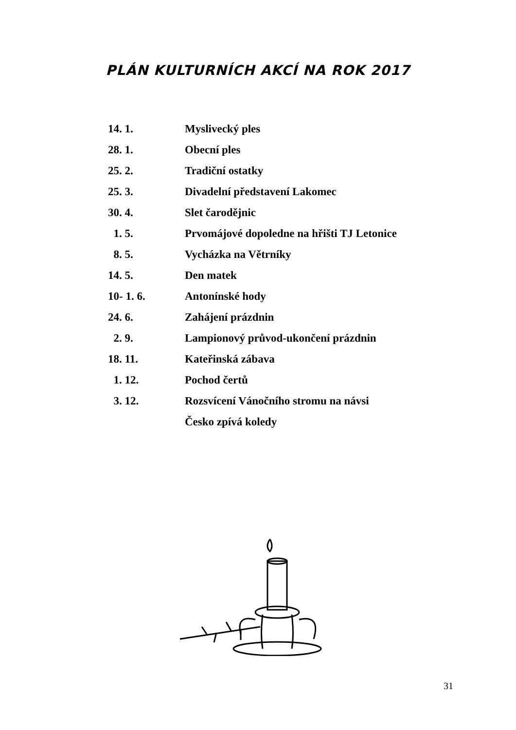PLÁN KULTURNÍCH AKCÍ NA ROK 2017
| 14. 1. | Myslivecký ples |
| 28. 1. | Obecní ples |
| 25. 2. | Tradiční ostatky |
| 25. 3. | Divadelní představení Lakomec |
| 30. 4. | Slet čarodějnic |
| 1. 5. | Prvomájové dopoledne na hřišti TJ Letonice |
| 8. 5. | Vycházka na Větrníky |
| 14. 5. | Den matek |
| 10- 1. 6. | Antonínské hody |
| 24. 6. | Zahájení prázdnin |
| 2. 9. | Lampionový průvod-ukončení prázdnin |
| 18. 11. | Kateřinská zábava |
| 1. 12. | Pochod čertů |
| 3. 12. | Rozsvícení Vánočního stromu na návsi |
| | Česko zpívá koledy |
31